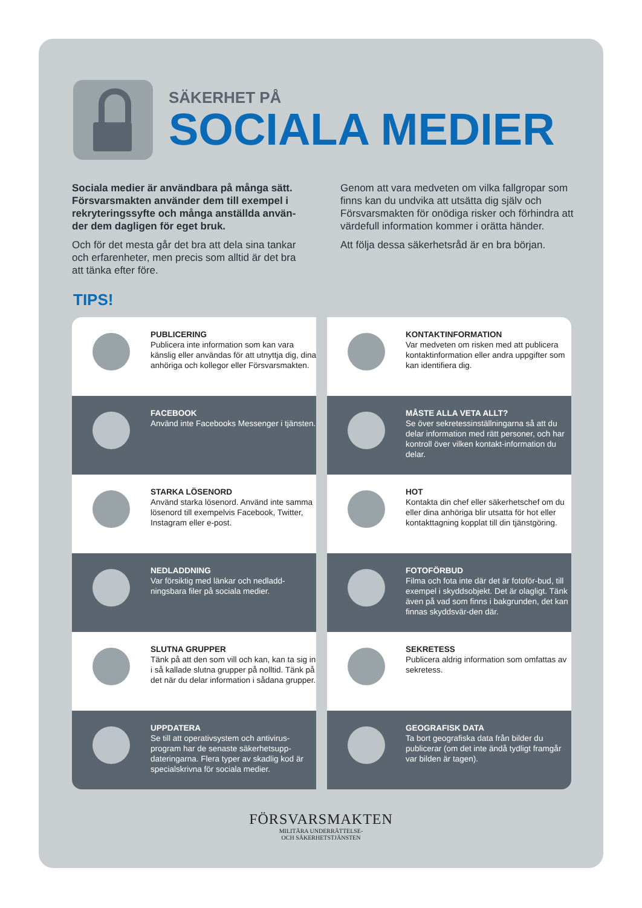SÄKERHET PÅ
SOCIALA MEDIER
Sociala medier är användbara på många sätt. Försvarsmakten använder dem till exempel i rekryteringssyfte och många anställda använ-der dem dagligen för eget bruk.
Och för det mesta går det bra att dela sina tankar och erfarenheter, men precis som alltid är det bra att tänka efter före.
Genom att vara medveten om vilka fallgropar som finns kan du undvika att utsätta dig själv och Försvarsmakten för onödiga risker och förhindra att värdefull information kommer i orätta händer.
Att följa dessa säkerhetsråd är en bra början.
TIPS!
PUBLICERING
Publicera inte information som kan vara känslig eller användas för att utnyttja dig, dina anhöriga och kollegor eller Försvarsmakten.
KONTAKTINFORMATION
Var medveten om risken med att publicera kontaktinformation eller andra uppgifter som kan identifiera dig.
FACEBOOK
Använd inte Facebooks Messenger i tjänsten.
MÅSTE ALLA VETA ALLT?
Se över sekretessinställningarna så att du delar information med rätt personer, och har kontroll över vilken kontakt-information du delar.
STARKA LÖSENORD
Använd starka lösenord. Använd inte samma lösenord till exempelvis Facebook, Twitter, Instagram eller e-post.
HOT
Kontakta din chef eller säkerhetschef om du eller dina anhöriga blir utsatta för hot eller kontakttagning kopplat till din tjänstgöring.
NEDLADDNING
Var försiktig med länkar och nedladd-ningsbara filer på sociala medier.
FOTOFÖRBUD
Filma och fota inte där det är fotoför-bud, till exempel i skyddsobjekt. Det är olagligt. Tänk även på vad som finns i bakgrunden, det kan finnas skyddsvär-den där.
SLUTNA GRUPPER
Tänk på att den som vill och kan, kan ta sig in i så kallade slutna grupper på nolltid. Tänk på det när du delar information i sådana grupper.
SEKRETESS
Publicera aldrig information som omfattas av sekretess.
UPPDATERA
Se till att operativsystem och antivirus-program har de senaste säkerhetsupp-dateringarna. Flera typer av skadlig kod är specialskrivna för sociala medier.
GEOGRAFISK DATA
Ta bort geografiska data från bilder du publicerar (om det inte ändå tydligt framgår var bilden är tagen).
FÖRSVARSMAKTEN
MILITÄRA UNDERRÄTTELSE-
OCH SÄKERHETSTJÄNSTEN